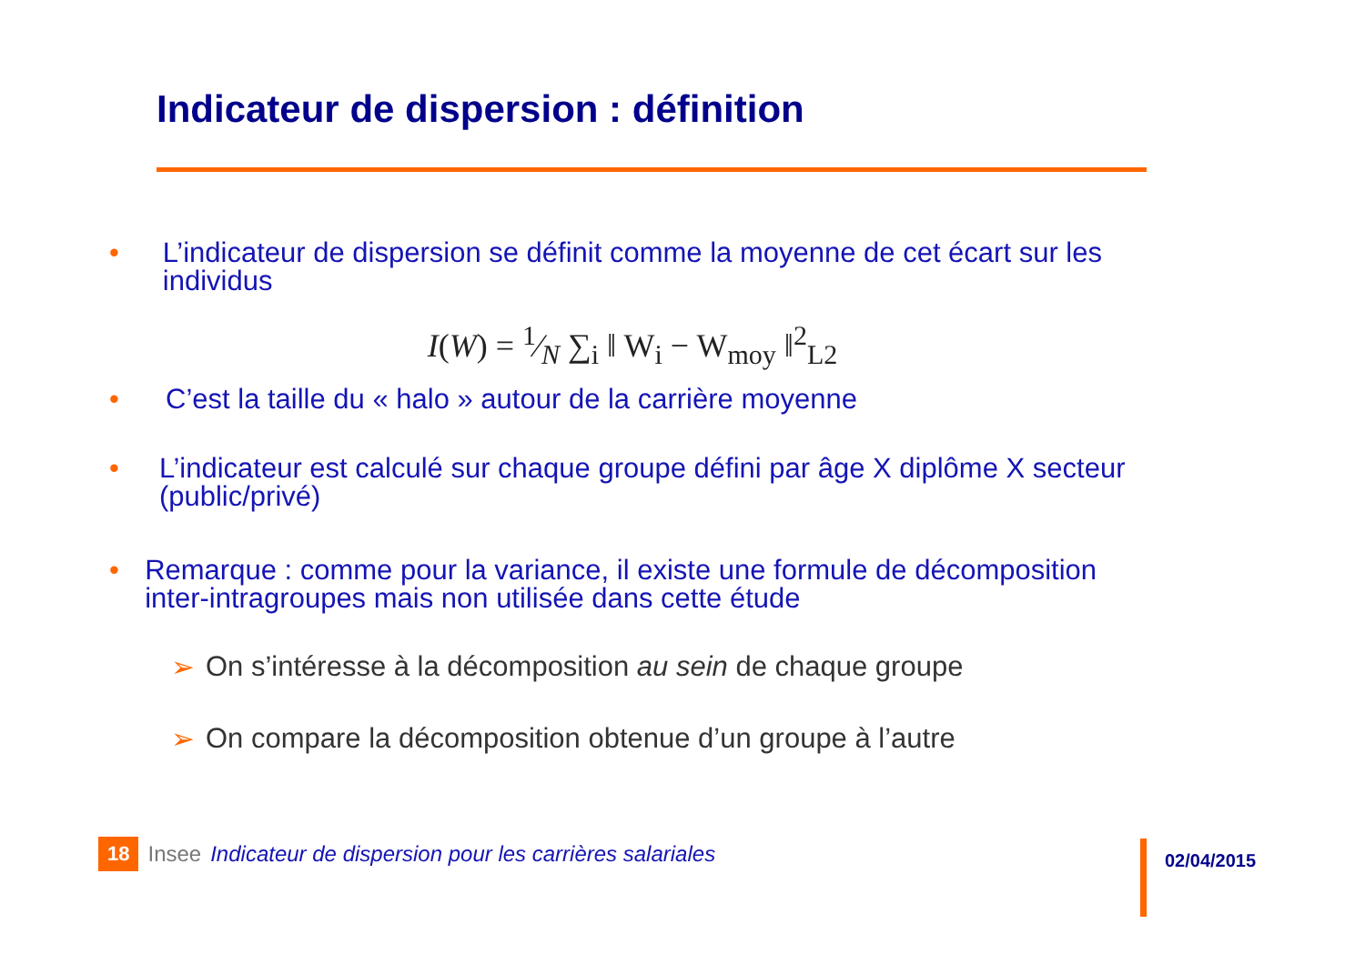Indicateur de dispersion : définition
• L’indicateur de dispersion se définit comme la moyenne de cet écart sur les individus
I(W) = 1⁄N ∑<sub>i</sub> ‖ W<sub>i</sub> − W<sub>moy</sub> ‖<sup>2</sup><sub>L2</sub>
• C’est la taille du « halo » autour de la carrière moyenne
• L’indicateur est calculé sur chaque groupe défini par âge X diplôme X secteur (public/privé)
• Remarque : comme pour la variance, il existe une formule de décomposition inter-intragroupes mais non utilisée dans cette étude
➢ On s’intéresse à la décomposition au sein de chaque groupe
➢ On compare la décomposition obtenue d’un groupe à l’autre
18 Insee Indicateur de dispersion pour les carrières salariales
02/04/2015